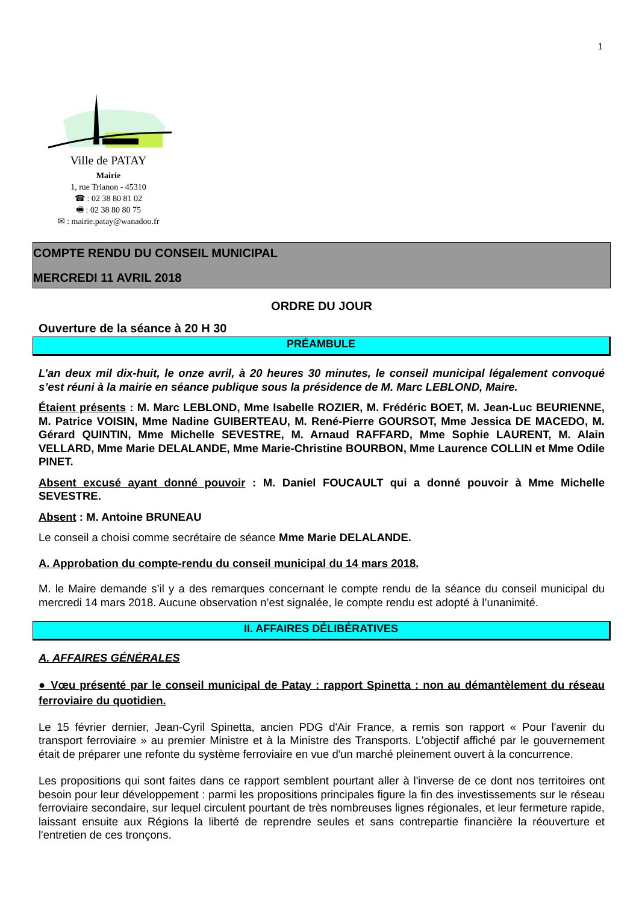1
Ville de PATAY
Mairie
1, rue Trianon - 45310
☎ : 02 38 80 81 02
🖷 : 02 38 80 80 75
✉ : mairie.patay@wanadoo.fr
COMPTE RENDU DU CONSEIL MUNICIPAL
MERCREDI 11 AVRIL 2018
ORDRE DU JOUR
Ouverture de la séance à 20 H 30
PRÉAMBULE
L’an deux mil dix-huit, le onze avril, à 20 heures 30 minutes, le conseil municipal légalement convoqué s’est réuni à la mairie en séance publique sous la présidence de M. Marc LEBLOND, Maire.
Étaient présents : M. Marc LEBLOND, Mme Isabelle ROZIER, M. Frédéric BOET, M. Jean-Luc BEURIENNE, M. Patrice VOISIN, Mme Nadine GUIBERTEAU, M. René-Pierre GOURSOT, Mme Jessica DE MACEDO, M. Gérard QUINTIN, Mme Michelle SEVESTRE, M. Arnaud RAFFARD, Mme Sophie LAURENT, M. Alain VELLARD, Mme Marie DELALANDE, Mme Marie-Christine BOURBON, Mme Laurence COLLIN et Mme Odile PINET.
Absent excusé ayant donné pouvoir : M. Daniel FOUCAULT qui a donné pouvoir à Mme Michelle SEVESTRE.
Absent : M. Antoine BRUNEAU
Le conseil a choisi comme secrétaire de séance Mme Marie DELALANDE.
A. Approbation du compte-rendu du conseil municipal du 14 mars 2018.
M. le Maire demande s’il y a des remarques concernant le compte rendu de la séance du conseil municipal du mercredi 14 mars 2018. Aucune observation n’est signalée, le compte rendu est adopté à l’unanimité.
II. AFFAIRES DÉLIBÉRATIVES
A. AFFAIRES GÉNÉRALES
● Vœu présenté par le conseil municipal de Patay : rapport Spinetta : non au démantèlement du réseau ferroviaire du quotidien.
Le 15 février dernier, Jean-Cyril Spinetta, ancien PDG d'Air France, a remis son rapport « Pour l'avenir du transport ferroviaire » au premier Ministre et à la Ministre des Transports. L'objectif affiché par le gouvernement était de préparer une refonte du système ferroviaire en vue d'un marché pleinement ouvert à la concurrence.
Les propositions qui sont faites dans ce rapport semblent pourtant aller à l'inverse de ce dont nos territoires ont besoin pour leur développement : parmi les propositions principales figure la fin des investissements sur le réseau ferroviaire secondaire, sur lequel circulent pourtant de très nombreuses lignes régionales, et leur fermeture rapide, laissant ensuite aux Régions la liberté de reprendre seules et sans contrepartie financière la réouverture et l'entretien de ces tronçons.